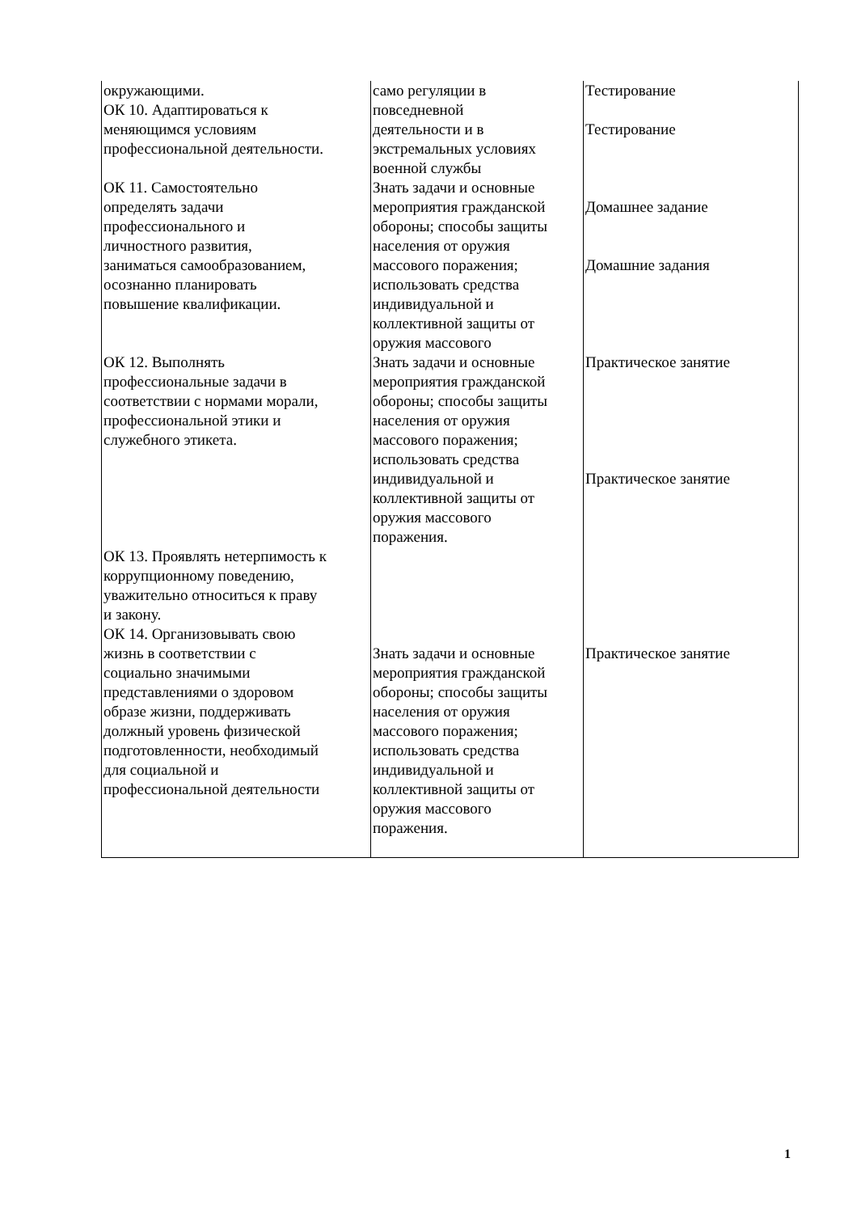| окружающими. ОК 10. Адаптироваться к меняющимся условиям профессиональной деятельности. ОК 11. Самостоятельно определять задачи профессионального и личностного развития, заниматься самообразованием, осознанно планировать повышение квалификации. ОК 12. Выполнять профессиональные задачи в соответствии с нормами морали, профессиональной этики и служебного этикета. ОК 13. Проявлять нетерпимость к коррупционному поведению, уважительно относиться к праву и закону. ОК 14. Организовывать свою жизнь в соответствии с социально значимыми представлениями о здоровом образе жизни, поддерживать должный уровень физической подготовленности, необходимый для социальной и профессиональной деятельности | само регуляции в повседневной деятельности и в экстремальных условиях военной службы Знать задачи и основные мероприятия гражданской обороны; способы защиты населения от оружия массового поражения; использовать средства индивидуальной и коллективной защиты от оружия массового Знать задачи и основные мероприятия гражданской обороны; способы защиты населения от оружия массового поражения; использовать средства индивидуальной и коллективной защиты от оружия массового поражения. Знать задачи и основные мероприятия гражданской обороны; способы защиты населения от оружия массового поражения; использовать средства индивидуальной и коллективной защиты от оружия массового поражения. | Тестирование Тестирование Домашнее задание Домашние задания Практическое занятие Практическое занятие Практическое занятие |
1